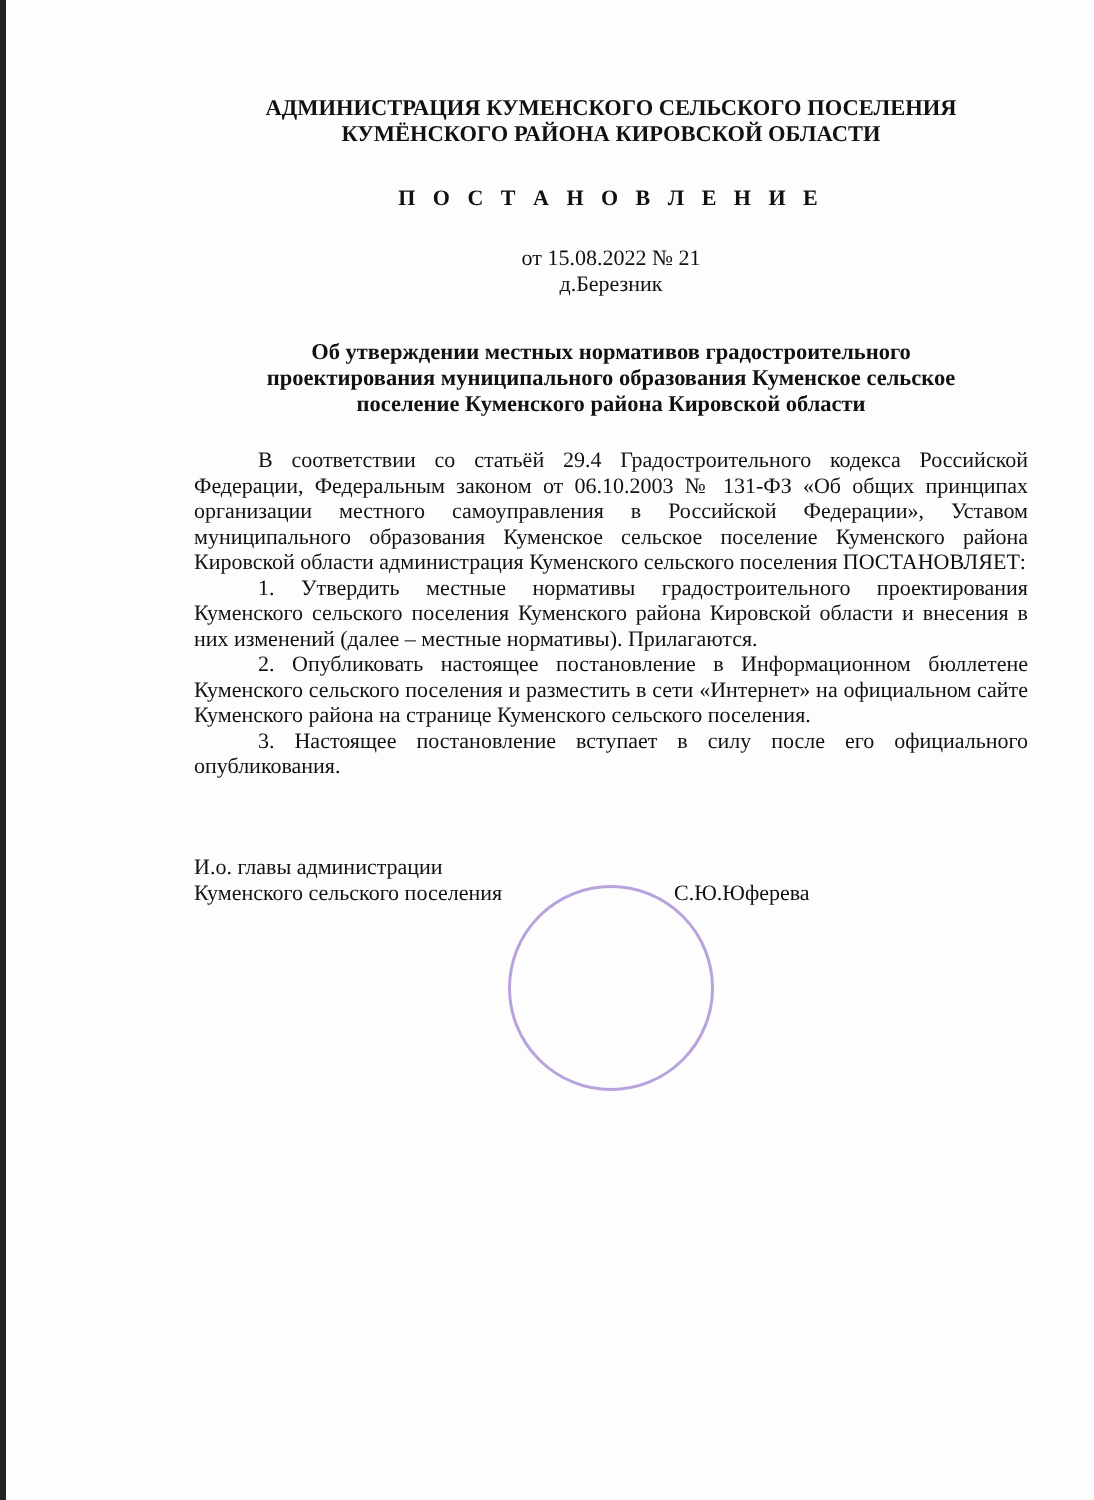АДМИНИСТРАЦИЯ КУМЕНСКОГО СЕЛЬСКОГО ПОСЕЛЕНИЯ
КУМЁНСКОГО РАЙОНА КИРОВСКОЙ ОБЛАСТИ
П О С Т А Н О В Л Е Н И Е
от 15.08.2022 № 21
д.Березник
Об утверждении местных нормативов градостроительного
проектирования муниципального образования Куменское сельское
поселение Куменского района Кировской области
В соответствии со статьёй 29.4 Градостроительного кодекса Российской Федерации, Федеральным законом от 06.10.2003 № 131-ФЗ «Об общих принципах организации местного самоуправления в Российской Федерации», Уставом муниципального образования Куменское сельское поселение Куменского района Кировской области администрация Куменского сельского поселения ПОСТАНОВЛЯЕТ:
1. Утвердить местные нормативы градостроительного проектирования Куменского сельского поселения Куменского района Кировской области и внесения в них изменений (далее – местные нормативы). Прилагаются.
2. Опубликовать настоящее постановление в Информационном бюллетене Куменского сельского поселения и разместить в сети «Интернет» на официальном сайте Куменского района на странице Куменского сельского поселения.
3. Настоящее постановление вступает в силу после его официального опубликования.
И.о. главы администрации
Куменского сельского поселения
С.Ю.Юферева